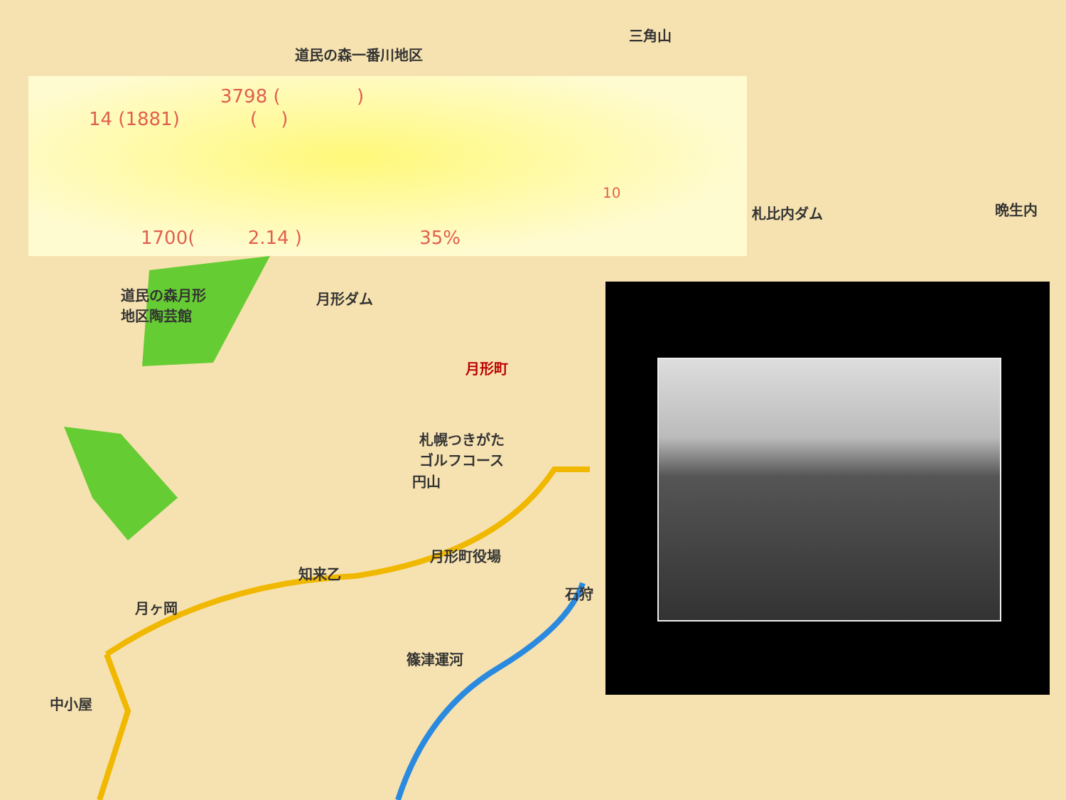道民の森一番川地区
三角山
札比内ダム 晩生内
道民の森月形
地区陶芸館
月形ダム
月形町
札幌つきがた
ゴルフコース
円山
月形町役場
知来乙
月ヶ岡
石狩
篠津運河
中小屋
3798 ( )
14 (1881) ( )
10
1700( 2.14 ) 35%